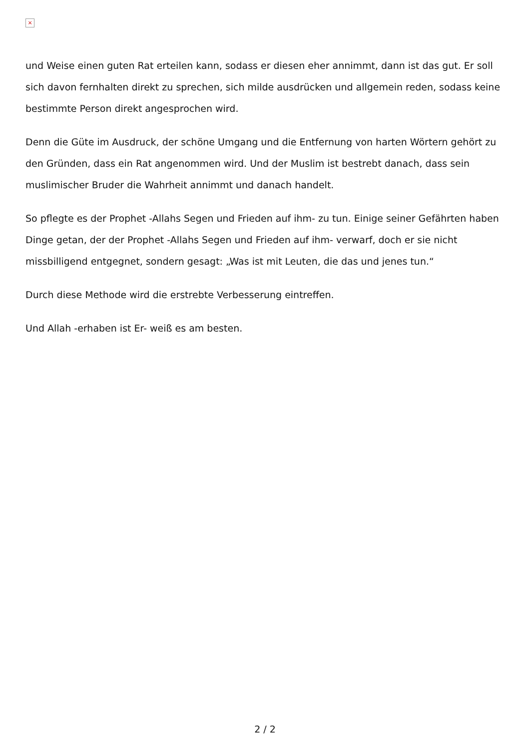×
und Weise einen guten Rat erteilen kann, sodass er diesen eher annimmt, dann ist das gut. Er soll sich davon fernhalten direkt zu sprechen, sich milde ausdrücken und allgemein reden, sodass keine bestimmte Person direkt angesprochen wird.
Denn die Güte im Ausdruck, der schöne Umgang und die Entfernung von harten Wörtern gehört zu den Gründen, dass ein Rat angenommen wird. Und der Muslim ist bestrebt danach, dass sein muslimischer Bruder die Wahrheit annimmt und danach handelt.
So pflegte es der Prophet -Allahs Segen und Frieden auf ihm- zu tun. Einige seiner Gefährten haben Dinge getan, der der Prophet -Allahs Segen und Frieden auf ihm- verwarf, doch er sie nicht missbilligend entgegnet, sondern gesagt: „Was ist mit Leuten, die das und jenes tun.“
Durch diese Methode wird die erstrebte Verbesserung eintreffen.
Und Allah -erhaben ist Er- weiß es am besten.
2 / 2